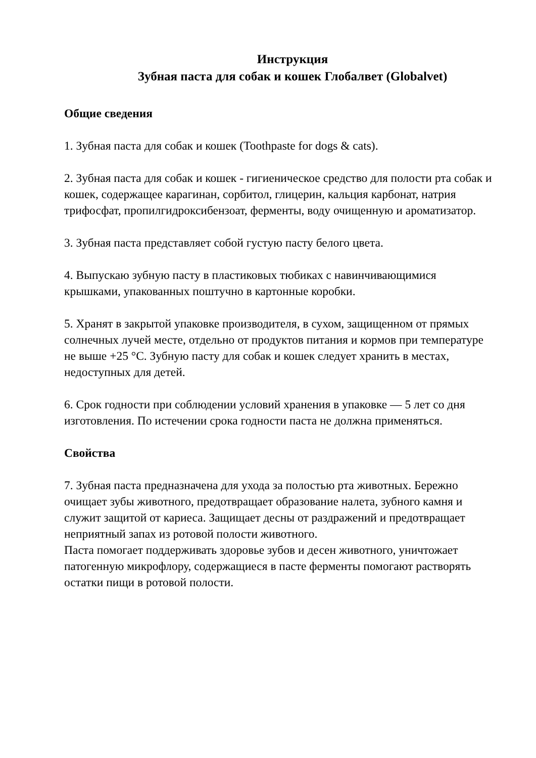Инструкция
Зубная паста для собак и кошек Глобалвет (Globalvet)
Общие сведения
1. Зубная паста для собак и кошек (Toothpaste for dogs & cats).
2. Зубная паста для собак и кошек - гигиеническое средство для полости рта собак и кошек, содержащее карагинан, сорбитол, глицерин, кальция карбонат, натрия трифосфат, пропилгидроксибензоат, ферменты, воду очищенную и ароматизатор.
3. Зубная паста представляет собой густую пасту белого цвета.
4. Выпускаю зубную пасту в пластиковых тюбиках с навинчивающимися крышками, упакованных поштучно в картонные коробки.
5. Хранят в закрытой упаковке производителя, в сухом, защищенном от прямых солнечных лучей месте, отдельно от продуктов питания и кормов при температуре не выше +25 °С. Зубную пасту для собак и кошек следует хранить в местах, недоступных для детей.
6. Срок годности при соблюдении условий хранения в упаковке — 5 лет со дня изготовления. По истечении срока годности паста не должна применяться.
Свойства
7. Зубная паста предназначена для ухода за полостью рта животных. Бережно очищает зубы животного, предотвращает образование налета, зубного камня и служит защитой от кариеса. Защищает десны от раздражений и предотвращает неприятный запах из ротовой полости животного.
Паста помогает поддерживать здоровье зубов и десен животного, уничтожает патогенную микрофлору, содержащиеся в пасте ферменты помогают растворять остатки пищи в ротовой полости.